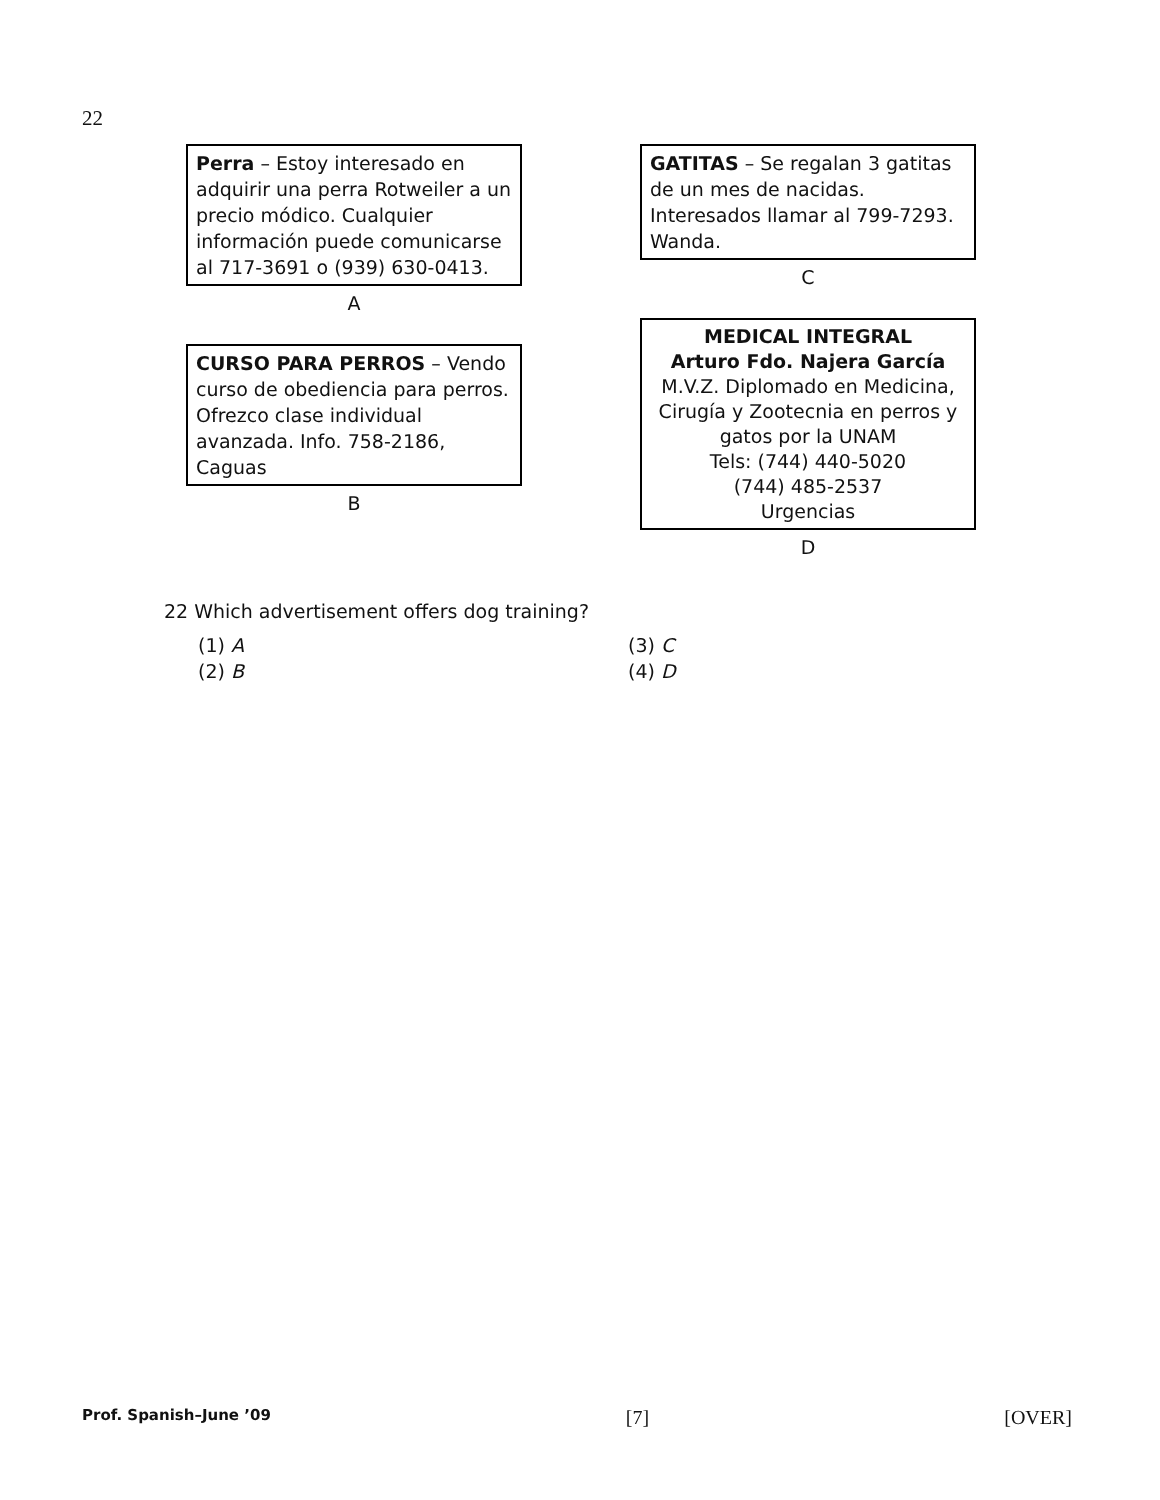22
Perra – Estoy interesado en adquirir una perra Rotweiler a un precio módico. Cualquier información puede comunicarse al 717-3691 o (939) 630-0413.
A
CURSO PARA PERROS – Vendo curso de obediencia para perros. Ofrezco clase individual avanzada. Info. 758-2186, Caguas
B
GATITAS – Se regalan 3 gatitas de un mes de nacidas. Interesados llamar al 799-7293. Wanda.
C
MEDICAL INTEGRAL
Arturo Fdo. Najera García
M.V.Z. Diplomado en Medicina, Cirugía y Zootecnia en perros y gatos por la UNAM
Tels: (744) 440-5020
(744) 485-2537
Urgencias
D
22 Which advertisement offers dog training?
(1) A
(3) C
(2) B
(4) D
Prof. Spanish–June ’09 [7] [OVER]